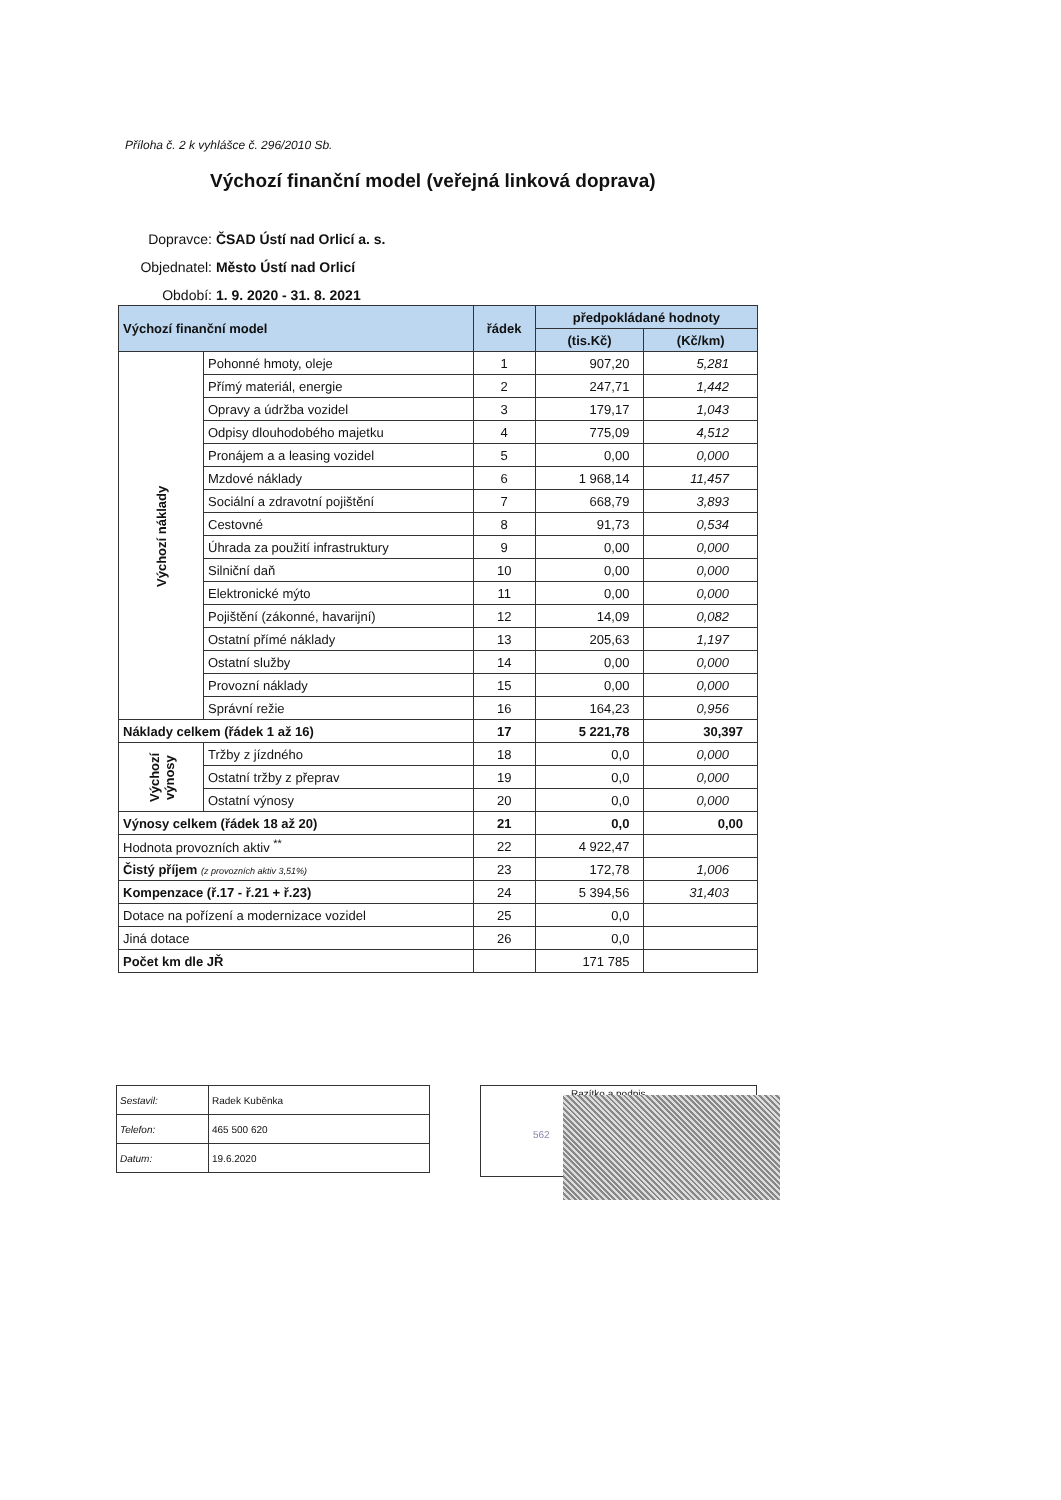Příloha č. 2 k vyhlášce č. 296/2010 Sb.
Výchozí finanční model (veřejná linková doprava)
Dopravce: ČSAD Ústí nad Orlicí a. s.
Objednatel: Město Ústí nad Orlicí
Období: 1. 9. 2020 - 31. 8. 2021
| Výchozí finanční model | | řádek | předpokládané hodnoty | |
| --- | --- | --- | --- | --- |
| | | | (tis.Kč) | (Kč/km) |
| Výchozí náklady | Pohonné hmoty, oleje | 1 | 907,20 | 5,281 |
| | Přímý materiál, energie | 2 | 247,71 | 1,442 |
| | Opravy a údržba vozidel | 3 | 179,17 | 1,043 |
| | Odpisy dlouhodobého majetku | 4 | 775,09 | 4,512 |
| | Pronájem a a leasing vozidel | 5 | 0,00 | 0,000 |
| | Mzdové náklady | 6 | 1 968,14 | 11,457 |
| | Sociální a zdravotní pojištění | 7 | 668,79 | 3,893 |
| | Cestovné | 8 | 91,73 | 0,534 |
| | Úhrada za použití infrastruktury | 9 | 0,00 | 0,000 |
| | Silniční daň | 10 | 0,00 | 0,000 |
| | Elektronické mýto | 11 | 0,00 | 0,000 |
| | Pojištění (zákonné, havarijní) | 12 | 14,09 | 0,082 |
| | Ostatní přímé náklady | 13 | 205,63 | 1,197 |
| | Ostatní služby | 14 | 0,00 | 0,000 |
| | Provozní náklady | 15 | 0,00 | 0,000 |
| | Správní režie | 16 | 164,23 | 0,956 |
| Náklady celkem (řádek 1 až 16) | | 17 | 5 221,78 | 30,397 |
| Výchozí výnosy | Tržby z jízdného | 18 | 0,0 | 0,000 |
| | Ostatní tržby z přeprav | 19 | 0,0 | 0,000 |
| | Ostatní výnosy | 20 | 0,0 | 0,000 |
| Výnosy celkem (řádek 18 až 20) | | 21 | 0,0 | 0,00 |
| Hodnota provozních aktiv <sup>**</sup> | | 22 | 4 922,47 | |
| Čistý příjem (z provozních aktiv 3,51%) | | 23 | 172,78 | 1,006 |
| Kompenzace (ř.17 - ř.21 + ř.23) | | 24 | 5 394,56 | 31,403 |
| Dotace na pořízení a modernizace vozidel | | 25 | 0,0 | |
| Jiná dotace | | 26 | 0,0 | |
| Počet km dle JŘ | | | 171 785 | |
| Sestavil: | Radek Kuběnka |
| Telefon: | 465 500 620 |
| Datum: | 19.6.2020 |
Razítko a podpis
562